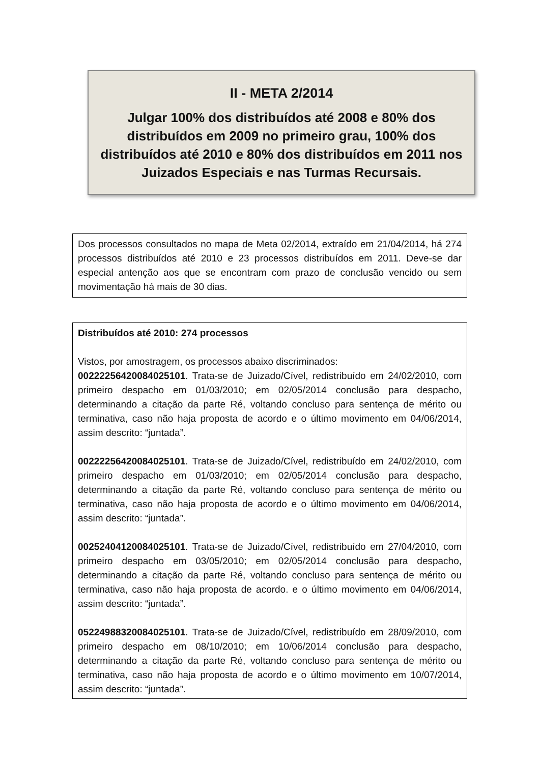II - META 2/2014
Julgar 100% dos distribuídos até 2008 e 80% dos distribuídos em 2009 no primeiro grau, 100% dos distribuídos até 2010 e 80% dos distribuídos em 2011 nos Juizados Especiais e nas Turmas Recursais.
Dos processos consultados no mapa de Meta 02/2014, extraído em 21/04/2014, há 274 processos distribuídos até 2010 e 23 processos distribuídos em 2011. Deve-se dar especial antenção aos que se encontram com prazo de conclusão vencido ou sem movimentação há mais de 30 dias.
Distribuídos até 2010: 274 processos
Vistos, por amostragem, os processos abaixo discriminados:
00222256420084025101. Trata-se de Juizado/Cível, redistribuído em 24/02/2010, com primeiro despacho em 01/03/2010; em 02/05/2014 conclusão para despacho, determinando a citação da parte Ré, voltando concluso para sentença de mérito ou terminativa, caso não haja proposta de acordo e o último movimento em 04/06/2014, assim descrito: “juntada”.
00222256420084025101. Trata-se de Juizado/Cível, redistribuído em 24/02/2010, com primeiro despacho em 01/03/2010; em 02/05/2014 conclusão para despacho, determinando a citação da parte Ré, voltando concluso para sentença de mérito ou terminativa, caso não haja proposta de acordo e o último movimento em 04/06/2014, assim descrito: “juntada”.
00252404120084025101. Trata-se de Juizado/Cível, redistribuído em 27/04/2010, com primeiro despacho em 03/05/2010; em 02/05/2014 conclusão para despacho, determinando a citação da parte Ré, voltando concluso para sentença de mérito ou terminativa, caso não haja proposta de acordo. e o último movimento em 04/06/2014, assim descrito: “juntada”.
05224988320084025101. Trata-se de Juizado/Cível, redistribuído em 28/09/2010, com primeiro despacho em 08/10/2010; em 10/06/2014 conclusão para despacho, determinando a citação da parte Ré, voltando concluso para sentença de mérito ou terminativa, caso não haja proposta de acordo e o último movimento em 10/07/2014, assim descrito: “juntada”.